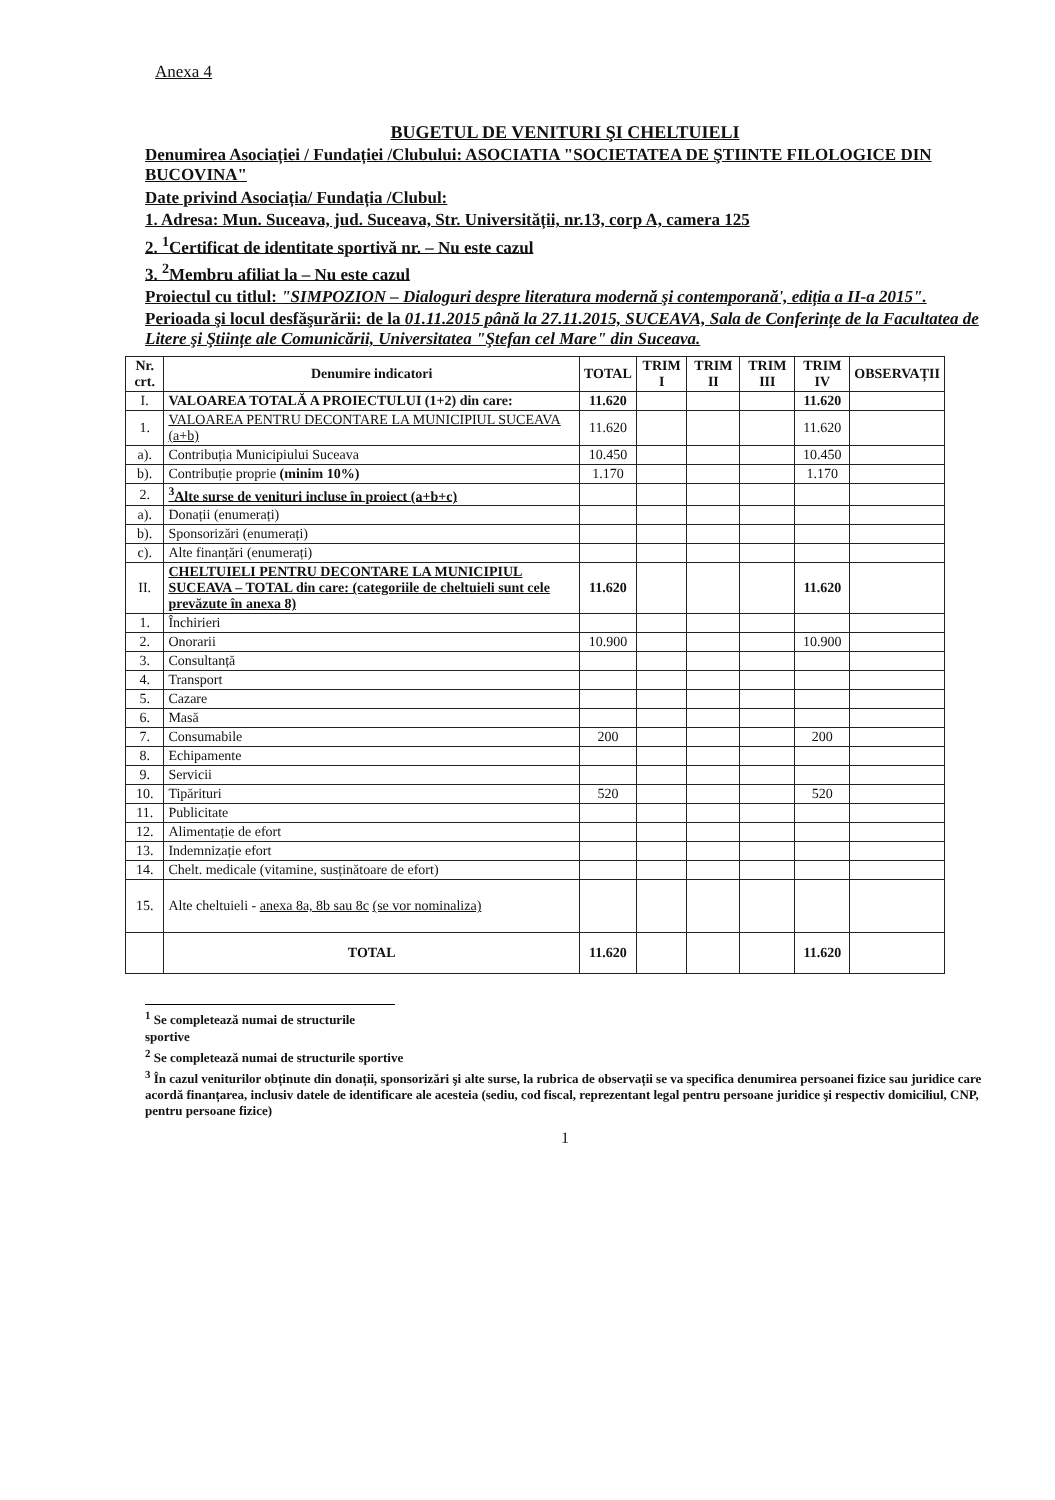Anexa 4
BUGETUL DE VENITURI ŞI CHELTUIELI
Denumirea Asociației / Fundației /Clubului: ASOCIATIA "SOCIETATEA DE ŞTIINTE FILOLOGICE DIN BUCOVINA"
Date privind Asociația/ Fundația /Clubul:
1. Adresa: Mun. Suceava, jud. Suceava, Str. Universității, nr.13, corp A, camera 125
2. <sup>1</sup>Certificat de identitate sportivă nr. – Nu este cazul
3. <sup>2</sup>Membru afiliat la – Nu este cazul
Proiectul cu titlul: "SIMPOZION – Dialoguri despre literatura modernă şi contemporană', ediția a II-a 2015".
Perioada şi locul desfăşurării: de la 01.11.2015 până la 27.11.2015, SUCEAVA, Sala de Conferințe de la Facultatea de Litere şi Ştiințe ale Comunicării, Universitatea "Ştefan cel Mare" din Suceava.
| Nr. crt. | Denumire indicatori | TOTAL | TRIM I | TRIM II | TRIM III | TRIM IV | OBSERVAȚII |
| --- | --- | --- | --- | --- | --- | --- | --- |
| I. | VALOAREA TOTALĂ A PROIECTULUI (1+2) din care: | 11.620 | | | | 11.620 | |
| 1. | VALOAREA PENTRU DECONTARE LA MUNICIPIUL SUCEAVA (a+b) | 11.620 | | | | 11.620 | |
| a). | Contribuția Municipiului Suceava | 10.450 | | | | 10.450 | |
| b). | Contribuție proprie (minim 10%) | 1.170 | | | | 1.170 | |
| 2. | <sup>3</sup> Alte surse de venituri incluse în proiect (a+b+c) | | | | | | |
| a). | Donații (enumerați) | | | | | | |
| b). | Sponsorizări (enumerați) | | | | | | |
| c). | Alte finanțări (enumerați) | | | | | | |
| II. | CHELTUIELI PENTRU DECONTARE LA MUNICIPIUL SUCEAVA – TOTAL din care: (categoriile de cheltuieli sunt cele prevăzute în anexa 8) | 11.620 | | | | 11.620 | |
| 1. | Închirieri | | | | | | |
| 2. | Onorarii | 10.900 | | | | 10.900 | |
| 3. | Consultanță | | | | | | |
| 4. | Transport | | | | | | |
| 5. | Cazare | | | | | | |
| 6. | Masă | | | | | | |
| 7. | Consumabile | 200 | | | | 200 | |
| 8. | Echipamente | | | | | | |
| 9. | Servicii | | | | | | |
| 10. | Tipărituri | 520 | | | | 520 | |
| 11. | Publicitate | | | | | | |
| 12. | Alimentație de efort | | | | | | |
| 13. | Indemnizație efort | | | | | | |
| 14. | Chelt. medicale (vitamine, susținătoare de efort) | | | | | | |
| 15. | Alte cheltuieli - anexa 8a, 8b sau 8c (se vor nominaliza) | | | | | | |
| | TOTAL | 11.620 | | | | 11.620 | |
<sup>1</sup> Se completează numai de structurile sportive
<sup>2</sup> Se completează numai de structurile sportive
<sup>3</sup> În cazul veniturilor obținute din donații, sponsorizări şi alte surse, la rubrica de observații se va specifica denumirea persoanei fizice sau juridice care acordă finanțarea, inclusiv datele de identificare ale acesteia (sediu, cod fiscal, reprezentant legal pentru persoane juridice şi respectiv domiciliul, CNP, pentru persoane fizice)
1